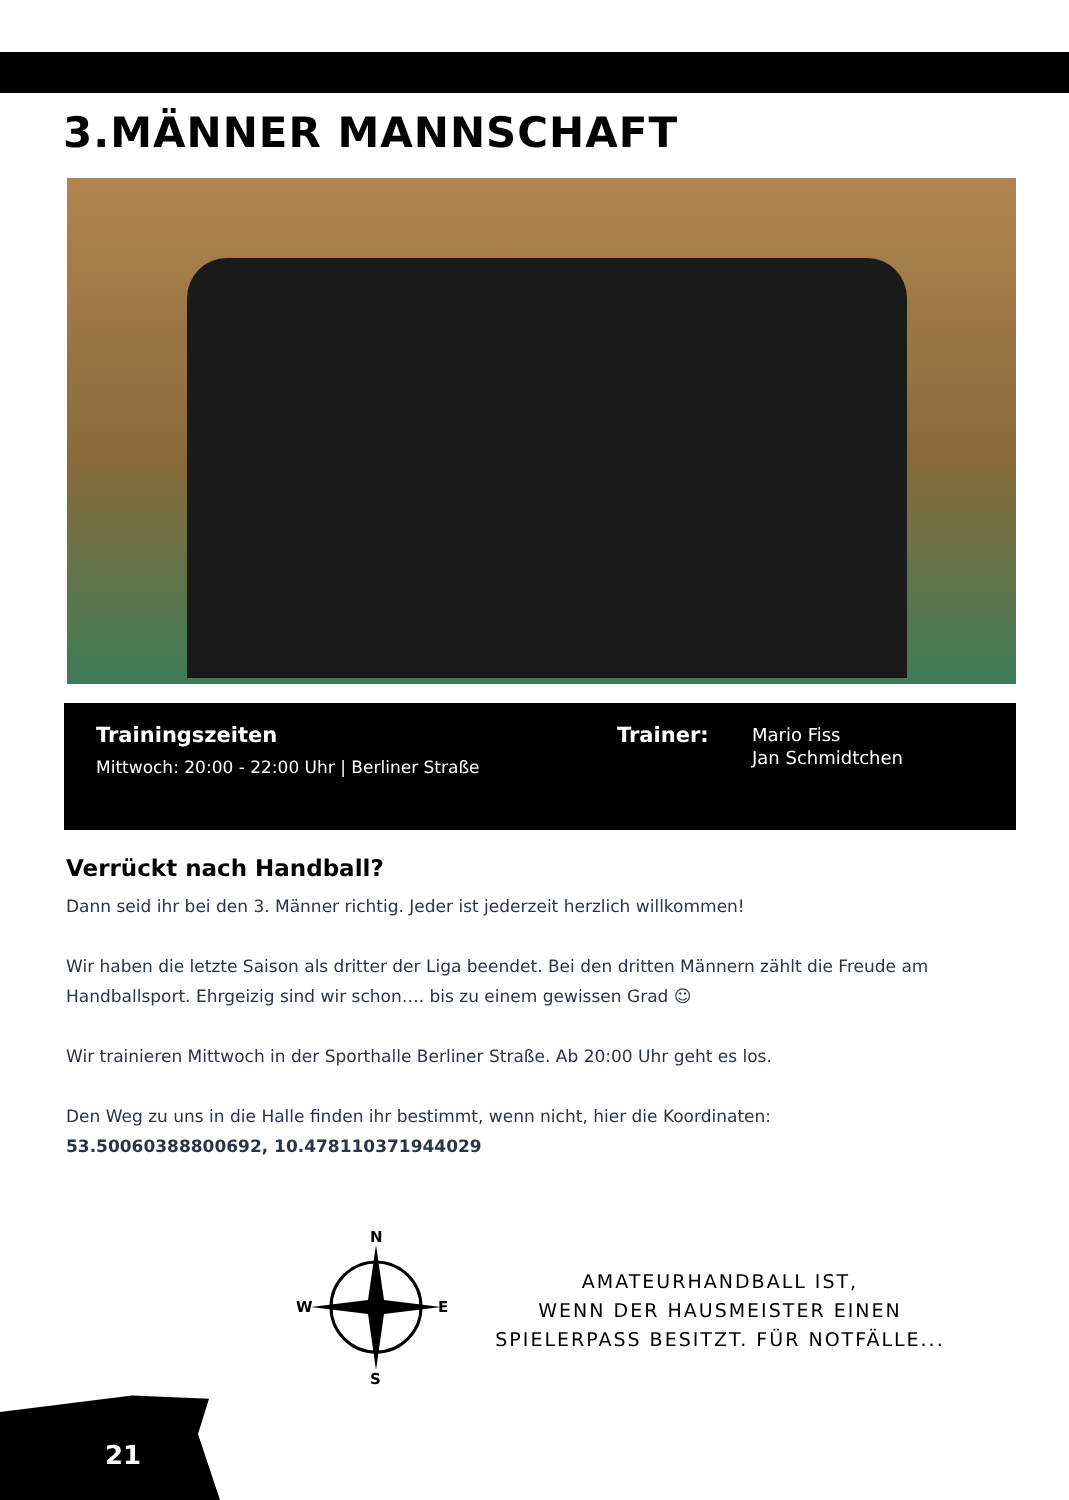3.MÄNNER MANNSCHAFT
Trainingszeiten
Mittwoch: 20:00 - 22:00 Uhr | Berliner Straße
Trainer:
Mario Fiss
Jan Schmidtchen
Verrückt nach Handball?
Dann seid ihr bei den 3. Männer richtig. Jeder ist jederzeit herzlich willkommen!
Wir haben die letzte Saison als dritter der Liga beendet. Bei den dritten Männern zählt die Freude am Handballsport. Ehrgeizig sind wir schon…. bis zu einem gewissen Grad ☺
Wir trainieren Mittwoch in der Sporthalle Berliner Straße. Ab 20:00 Uhr geht es los.
Den Weg zu uns in die Halle finden ihr bestimmt, wenn nicht, hier die Koordinaten:
53.50060388800692, 10.478110371944029
N
S
W
E
AMATEURHANDBALL IST,
WENN DER HAUSMEISTER EINEN
SPIELERPASS BESITZT. FÜR NOTFÄLLE...
21